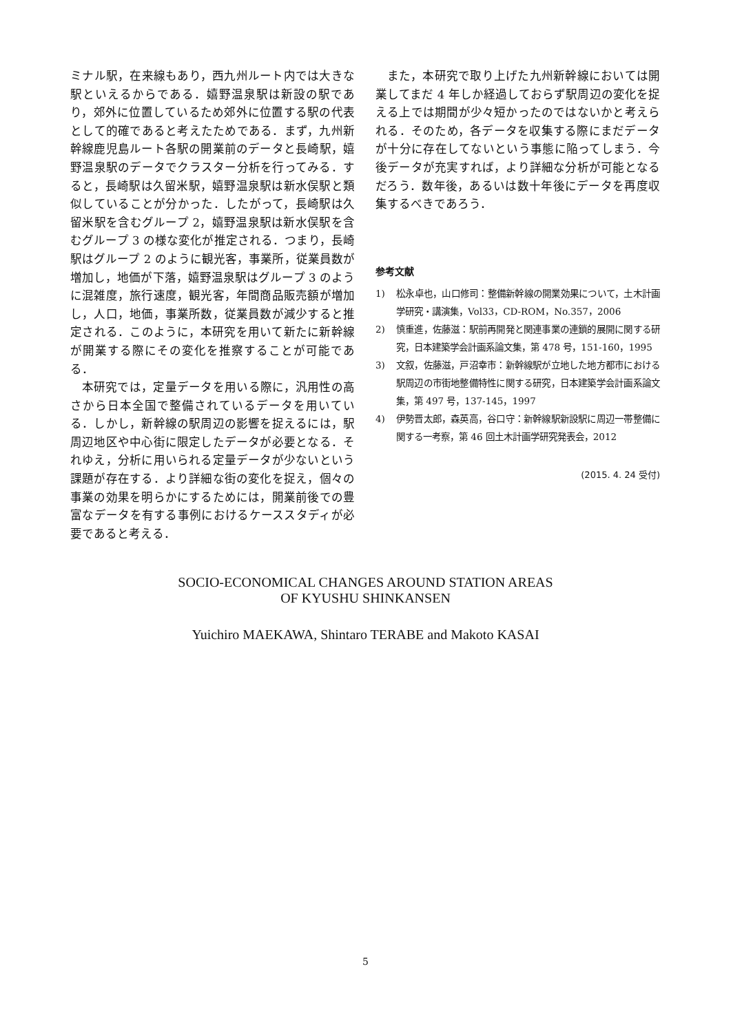ミナル駅，在来線もあり，西九州ルート内では大きな駅といえるからである．嬉野温泉駅は新設の駅であり，郊外に位置しているため郊外に位置する駅の代表として的確であると考えたためである．まず，九州新幹線鹿児島ルート各駅の開業前のデータと長崎駅，嬉野温泉駅のデータでクラスター分析を行ってみる．すると，長崎駅は久留米駅，嬉野温泉駅は新水俣駅と類似していることが分かった．したがって，長崎駅は久留米駅を含むグループ 2，嬉野温泉駅は新水俣駅を含むグループ 3 の様な変化が推定される．つまり，長崎駅はグループ 2 のように観光客，事業所，従業員数が増加し，地価が下落，嬉野温泉駅はグループ 3 のように混雑度，旅行速度，観光客，年間商品販売額が増加し，人口，地価，事業所数，従業員数が減少すると推定される．このように，本研究を用いて新たに新幹線が開業する際にその変化を推察することが可能である．
本研究では，定量データを用いる際に，汎用性の高さから日本全国で整備されているデータを用いている．しかし，新幹線の駅周辺の影響を捉えるには，駅周辺地区や中心街に限定したデータが必要となる．それゆえ，分析に用いられる定量データが少ないという課題が存在する．より詳細な街の変化を捉え，個々の事業の効果を明らかにするためには，開業前後での豊富なデータを有する事例におけるケーススタディが必要であると考える．
また，本研究で取り上げた九州新幹線においては開業してまだ 4 年しか経過しておらず駅周辺の変化を捉える上では期間が少々短かったのではないかと考えられる．そのため，各データを収集する際にまだデータが十分に存在してないという事態に陥ってしまう．今後データが充実すれば，より詳細な分析が可能となるだろう．数年後，あるいは数十年後にデータを再度収集するべきであろう．
参考文献
1) 松永卓也，山口修司：整備新幹線の開業効果について，土木計画学研究・講演集，Vol33，CD-ROM，No.357，2006
2) 慎重進，佐藤滋：駅前再開発と関連事業の連鎖的展開に関する研究，日本建築学会計画系論文集，第 478 号，151-160，1995
3) 文叙，佐藤滋，戸沼幸市：新幹線駅が立地した地方都市における駅周辺の市街地整備特性に関する研究，日本建築学会計画系論文集，第 497 号，137-145，1997
4) 伊勢晋太郎，森英高，谷口守：新幹線駅新設駅に周辺一帯整備に関する一考察，第 46 回土木計画学研究発表会，2012
(2015. 4. 24 受付)
SOCIO-ECONOMICAL CHANGES AROUND STATION AREAS
OF KYUSHU SHINKANSEN
Yuichiro MAEKAWA, Shintaro TERABE and Makoto KASAI
5